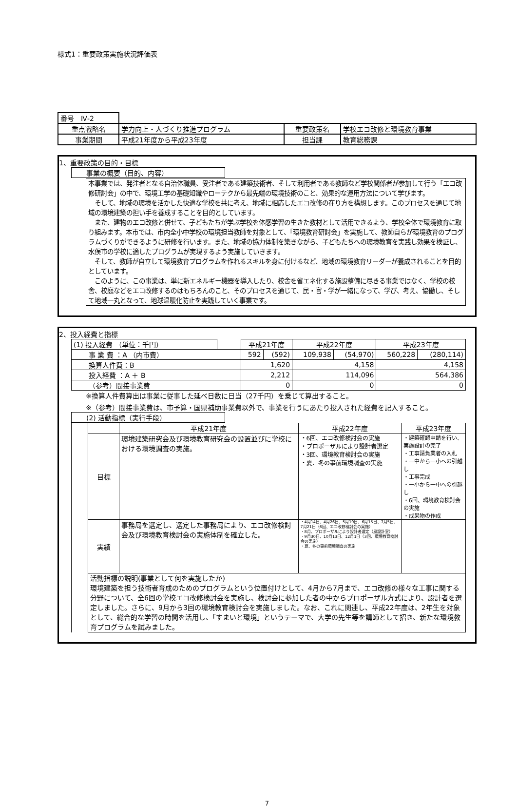様式1：重要政策実施状況評価表
| 番号 Ⅳ-2 | | | | |
| 重点戦略名 | 学力向上・人づくり推進プログラム | 重要政策名 | 学校エコ改修と環境教育事業 | |
| 事業期間 | 平成21年度から平成23年度 | 担当課 | | 教育総務課 |
1、重要政策の目的・目標
事業の概要（目的、内容）
本事業では、発注者となる自治体職員、受注者である建築技術者、そして利用者である教師など学校関係者が参加して行う「エコ改修研討会」の中で、環境工学の基礎知識やローテクから最先端の環境技術のこと、効果的な運用方法について学びます。
　そして、地域の環境を活かした快適な学校を共に考え、地域に相応したエコ改修の在り方を構想します。このプロセスを通じて地域の環境建築の担い手を養成することを目的としています。
　また、建物のエコ改修と併せて、子どもたちが学ぶ学校を体感学習の生きた教材として活用できるよう、学校全体で環境教育に取り組みます。本市では、市内全小中学校の環境担当教師を対象として、「環境教育研討会」を実施して、教師自らが環境教育のプログラムづくりができるように研修を行います。また、地域の協力体制を築きながら、子どもたちへの環境教育を実践し効果を検証し、水俣市の学校に適したプログラムが実現するよう実施していきます。
　そして、教師が自立して環境教育プログラムを作れるスキルを身に付けるなど、地域の環境教育リーダーが養成されることを目的としています。
　このように、この事業は、単に新エネルギー機器を導入したり、校舎を省エネ化する施設整備に尽きる事業ではなく、学校の校舎、校庭などをエコ改修するのはもちろんのこと、そのプロセスを通じて、民・官・学が一緒になって、学び、考え、協働し、そして地域一丸となって、地球温暖化防止を実践していく事業です。
2、投入経費と指標
| (1) 投入経費 （単位：千円） | | 平成21年度 | | 平成22年度 | | 平成23年度 | |
| 事 業 費 ：A （内市費） | | 592 | (592) | 109,938 | (54,970) | 560,228 | (280,114) |
| 換算人件費：B | | 1,620 | | 4,158 | | 4,158 | |
| 投入経費 ：A ＋ B | | 2,212 | | 114,096 | | 564,386 | |
| （参考）間接事業費 | | 0 | | 0 | | 0 | |
※換算人件費算出は事業に従事した延べ日数に日当（27千円）を乗じて算出すること。
※（参考）間接事業費は、市予算・国県補助事業費以外で、事業を行うにあたり投入された経費を記入すること。
(2) 活動指標（実行手段）
| | | 平成21年度 | 平成22年度 | 平成23年度 |
| | 目標 | 環境建築研究会及び環境教育研究会の設置並びに学校における環境調査の実施。 | ・6回、エコ改修検討会の実施 ・プロポーザルにより設計者選定 ・3回、環境教育検討会の実施 ・夏、冬の事前環境調査の実施 | ・建築確認申請を行い、実施設計の完了 ・工事請負業者の入札 ・一中から一小への引越し ・工事完成 ・一小から一中への引越し ・6回、環境教育検討会の実施 ・成果物の作成 |
| | 実績 | 事務局を選定し、選定した事務局により、エコ改修検討会及び環境教育検討会の実施体制を確立した。 | ・4月14日、4月26日、5月19日、6月15日、7月5日、7月21日（6回、エコ改修検討会の実施） ・8月、プロポーザルにより設計者選定（風設計室） ・9月30日、10月13日、12月1日（3回、環境教育検討会の実施） ・夏、冬の事前環境調査の実施 | |
| | 活動指標の説明(事業として何を実施したか) 環境建築を担う技術者育成のためのプログラムという位置付けとして、4月から7月まで、エコ改修の様々な工事に関する分野について、全6回の学校エコ改修検討会を実施し、検討会に参加した者の中からプロポーザル方式により、設計者を選定しました。さらに、9月から3回の環境教育検討会を実施しました。なお、これに関連し、平成22年度は、2年生を対象として、総合的な学習の時間を活用し、「すまいと環境」というテーマで、大学の先生等を講師として招き、新たな環境教育プログラムを試みました。 | | | |
7